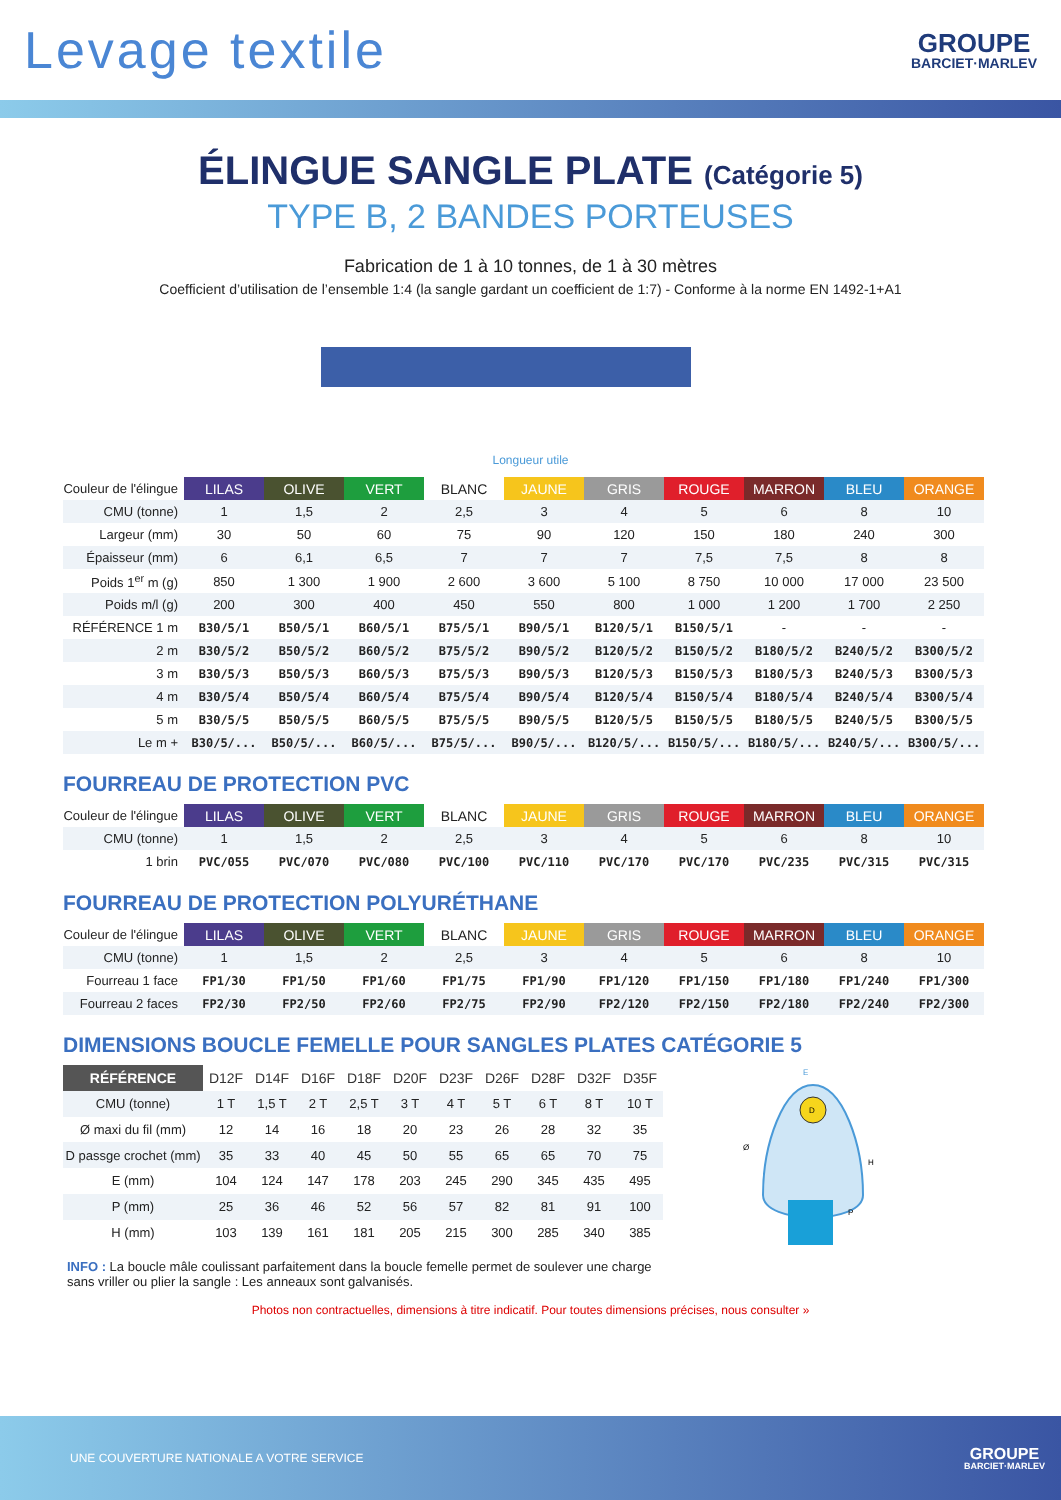Levage textile
GROUPE
BARCIET·MARLEV
ÉLINGUE SANGLE PLATE (Catégorie 5)
TYPE B, 2 BANDES PORTEUSES
Fabrication de 1 à 10 tonnes, de 1 à 30 mètres
Coefficient d’utilisation de l’ensemble 1:4 (la sangle gardant un coefficient de 1:7) - Conforme à la norme EN 1492-1+A1
Longueur utile
| Couleur de l'élingue | LILAS | OLIVE | VERT | BLANC | JAUNE | GRIS | ROUGE | MARRON | BLEU | ORANGE |
| CMU (tonne) | 1 | 1,5 | 2 | 2,5 | 3 | 4 | 5 | 6 | 8 | 10 |
| Largeur (mm) | 30 | 50 | 60 | 75 | 90 | 120 | 150 | 180 | 240 | 300 |
| Épaisseur (mm) | 6 | 6,1 | 6,5 | 7 | 7 | 7 | 7,5 | 7,5 | 8 | 8 |
| Poids 1<sup>er</sup> m (g) | 850 | 1 300 | 1 900 | 2 600 | 3 600 | 5 100 | 8 750 | 10 000 | 17 000 | 23 500 |
| Poids m/l (g) | 200 | 300 | 400 | 450 | 550 | 800 | 1 000 | 1 200 | 1 700 | 2 250 |
| RÉFÉRENCE 1 m | B30/5/1 | B50/5/1 | B60/5/1 | B75/5/1 | B90/5/1 | B120/5/1 | B150/5/1 | - | - | - |
| 2 m | B30/5/2 | B50/5/2 | B60/5/2 | B75/5/2 | B90/5/2 | B120/5/2 | B150/5/2 | B180/5/2 | B240/5/2 | B300/5/2 |
| 3 m | B30/5/3 | B50/5/3 | B60/5/3 | B75/5/3 | B90/5/3 | B120/5/3 | B150/5/3 | B180/5/3 | B240/5/3 | B300/5/3 |
| 4 m | B30/5/4 | B50/5/4 | B60/5/4 | B75/5/4 | B90/5/4 | B120/5/4 | B150/5/4 | B180/5/4 | B240/5/4 | B300/5/4 |
| 5 m | B30/5/5 | B50/5/5 | B60/5/5 | B75/5/5 | B90/5/5 | B120/5/5 | B150/5/5 | B180/5/5 | B240/5/5 | B300/5/5 |
| Le m + | B30/5/... | B50/5/... | B60/5/... | B75/5/... | B90/5/... | B120/5/... | B150/5/... | B180/5/... | B240/5/... | B300/5/... |
FOURREAU DE PROTECTION PVC
| Couleur de l'élingue | LILAS | OLIVE | VERT | BLANC | JAUNE | GRIS | ROUGE | MARRON | BLEU | ORANGE |
| CMU (tonne) | 1 | 1,5 | 2 | 2,5 | 3 | 4 | 5 | 6 | 8 | 10 |
| 1 brin | PVC/055 | PVC/070 | PVC/080 | PVC/100 | PVC/110 | PVC/170 | PVC/170 | PVC/235 | PVC/315 | PVC/315 |
FOURREAU DE PROTECTION POLYURÉTHANE
| Couleur de l'élingue | LILAS | OLIVE | VERT | BLANC | JAUNE | GRIS | ROUGE | MARRON | BLEU | ORANGE |
| CMU (tonne) | 1 | 1,5 | 2 | 2,5 | 3 | 4 | 5 | 6 | 8 | 10 |
| Fourreau 1 face | FP1/30 | FP1/50 | FP1/60 | FP1/75 | FP1/90 | FP1/120 | FP1/150 | FP1/180 | FP1/240 | FP1/300 |
| Fourreau 2 faces | FP2/30 | FP2/50 | FP2/60 | FP2/75 | FP2/90 | FP2/120 | FP2/150 | FP2/180 | FP2/240 | FP2/300 |
DIMENSIONS BOUCLE FEMELLE POUR SANGLES PLATES CATÉGORIE 5
| RÉFÉRENCE | D12F | D14F | D16F | D18F | D20F | D23F | D26F | D28F | D32F | D35F |
| --- | --- | --- | --- | --- | --- | --- | --- | --- | --- | --- |
| CMU (tonne) | 1 T | 1,5 T | 2 T | 2,5 T | 3 T | 4 T | 5 T | 6 T | 8 T | 10 T |
| Ø maxi du fil (mm) | 12 | 14 | 16 | 18 | 20 | 23 | 26 | 28 | 32 | 35 |
| D passge crochet (mm) | 35 | 33 | 40 | 45 | 50 | 55 | 65 | 65 | 70 | 75 |
| E (mm) | 104 | 124 | 147 | 178 | 203 | 245 | 290 | 345 | 435 | 495 |
| P (mm) | 25 | 36 | 46 | 52 | 56 | 57 | 82 | 81 | 91 | 100 |
| H (mm) | 103 | 139 | 161 | 181 | 205 | 215 | 300 | 285 | 340 | 385 |
E
D
Ø
H
P
INFO : La boucle mâle coulissant parfaitement dans la boucle femelle permet de soulever une charge sans vriller ou plier la sangle : Les anneaux sont galvanisés.
Photos non contractuelles, dimensions à titre indicatif. Pour toutes dimensions précises, nous consulter »
UNE COUVERTURE NATIONALE A VOTRE SERVICE
GROUPE
BARCIET·MARLEV